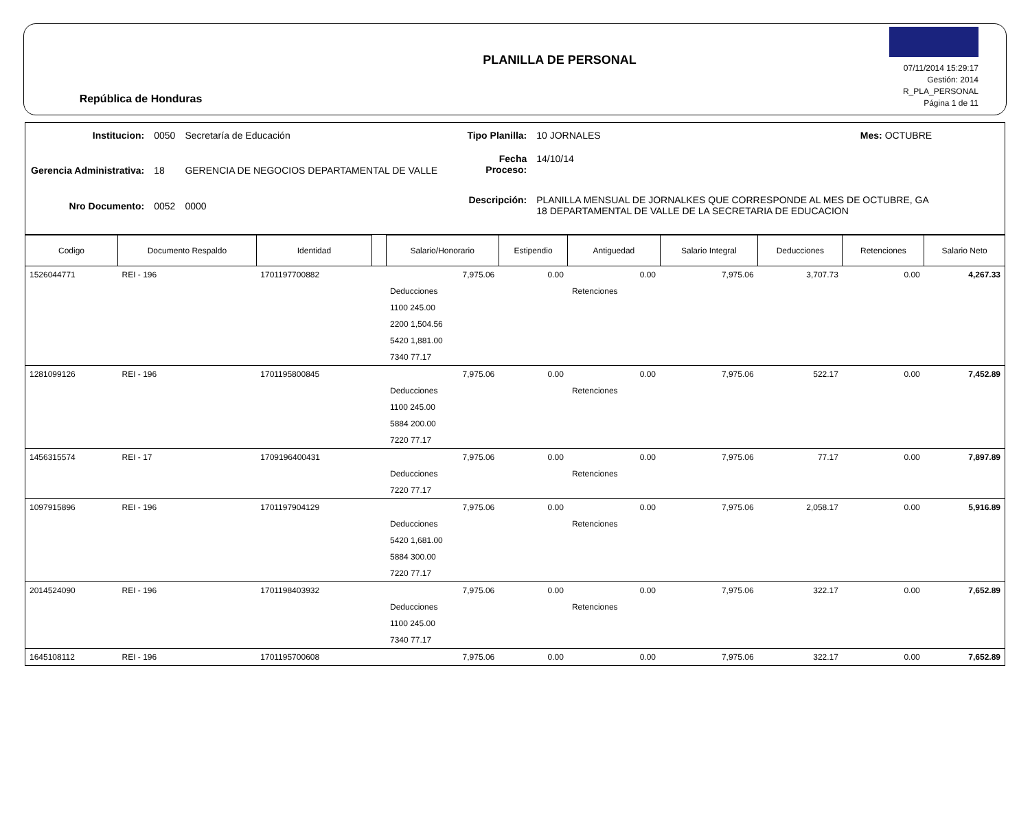República de Honduras
PLANILLA DE PERSONAL
07/11/2014 15:29:17
Gestión: 2014
R_PLA_PERSONAL
Página 1 de 11
| Institucion: | 0050 | Secretaría de Educación |
| Gerencia Administrativa: | 18 | GERENCIA DE NEGOCIOS DEPARTAMENTAL DE VALLE |
| Nro Documento: | 0052 | 0000 |
| Tipo Planilla: | 10 JORNALES | Mes: OCTUBRE |
| Fecha Proceso: | 14/10/14 | |
| Descripción: | PLANILLA MENSUAL DE JORNALKES QUE CORRESPONDE AL MES DE OCTUBRE, GA 18 DEPARTAMENTAL DE VALLE DE LA SECRETARIA DE EDUCACION | |
| Codigo | Documento Respaldo | Identidad | | Salario/Honorario | Estipendio | Antiguedad | Salario Integral | Deducciones | Retenciones | Salario Neto |
| --- | --- | --- | --- | --- | --- | --- | --- | --- | --- | --- |
| 1526044771 | REI - 196 | 1701197700882 | | 7,975.06 | 0.00 | 0.00 | 7,975.06 | 3,707.73 | 0.00 | 4,267.33 |
| | | | | Deducciones | | Retenciones | | | | |
| | | | | 1100 245.00 | | | | | | |
| | | | | 2200 1,504.56 | | | | | | |
| | | | | 5420 1,881.00 | | | | | | |
| | | | | 7340 77.17 | | | | | | |
| 1281099126 | REI - 196 | 1701195800845 | | 7,975.06 | 0.00 | 0.00 | 7,975.06 | 522.17 | 0.00 | 7,452.89 |
| | | | | Deducciones | | Retenciones | | | | |
| | | | | 1100 245.00 | | | | | | |
| | | | | 5884 200.00 | | | | | | |
| | | | | 7220 77.17 | | | | | | |
| 1456315574 | REI - 17 | 1709196400431 | | 7,975.06 | 0.00 | 0.00 | 7,975.06 | 77.17 | 0.00 | 7,897.89 |
| | | | | Deducciones | | Retenciones | | | | |
| | | | | 7220 77.17 | | | | | | |
| 1097915896 | REI - 196 | 1701197904129 | | 7,975.06 | 0.00 | 0.00 | 7,975.06 | 2,058.17 | 0.00 | 5,916.89 |
| | | | | Deducciones | | Retenciones | | | | |
| | | | | 5420 1,681.00 | | | | | | |
| | | | | 5884 300.00 | | | | | | |
| | | | | 7220 77.17 | | | | | | |
| 2014524090 | REI - 196 | 1701198403932 | | 7,975.06 | 0.00 | 0.00 | 7,975.06 | 322.17 | 0.00 | 7,652.89 |
| | | | | Deducciones | | Retenciones | | | | |
| | | | | 1100 245.00 | | | | | | |
| | | | | 7340 77.17 | | | | | | |
| 1645108112 | REI - 196 | 1701195700608 | | 7,975.06 | 0.00 | 0.00 | 7,975.06 | 322.17 | 0.00 | 7,652.89 |